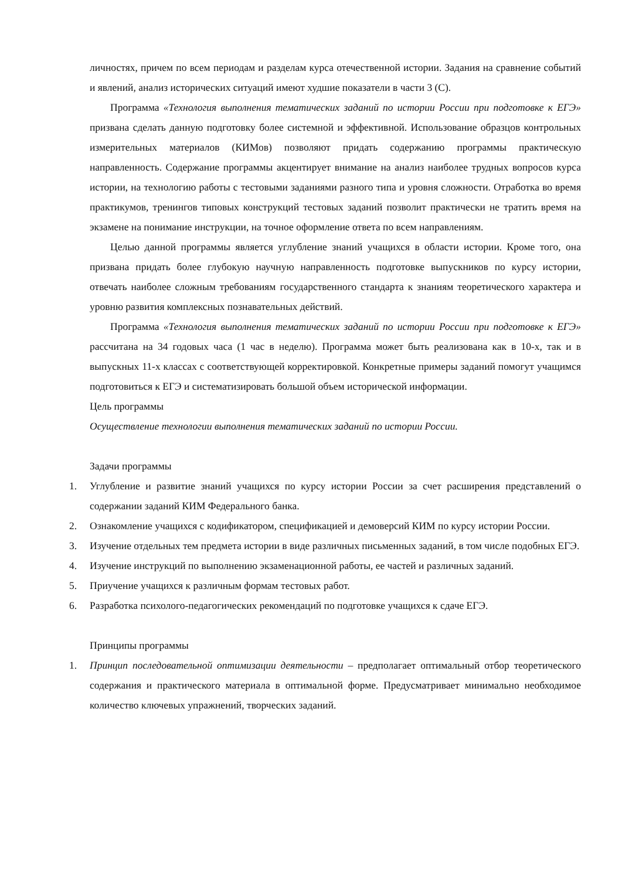личностях, причем по всем периодам и разделам курса отечественной истории. Задания на сравнение событий и явлений, анализ исторических ситуаций имеют худшие показатели в части 3 (С).
Программа «Технология выполнения тематических заданий по истории России при подготовке к ЕГЭ» призвана сделать данную подготовку более системной и эффективной. Использование образцов контрольных измерительных материалов (КИМов) позволяют придать содержанию программы практическую направленность. Содержание программы акцентирует внимание на анализ наиболее трудных вопросов курса истории, на технологию работы с тестовыми заданиями разного типа и уровня сложности. Отработка во время практикумов, тренингов типовых конструкций тестовых заданий позволит практически не тратить время на экзамене на понимание инструкции, на точное оформление ответа по всем направлениям.
Целью данной программы является углубление знаний учащихся в области истории. Кроме того, она призвана придать более глубокую научную направленность подготовке выпускников по курсу истории, отвечать наиболее сложным требованиям государственного стандарта к знаниям теоретического характера и уровню развития комплексных познавательных действий.
Программа «Технология выполнения тематических заданий по истории России при подготовке к ЕГЭ» рассчитана на 34 годовых часа (1 час в неделю). Программа может быть реализована как в 10-х, так и в выпускных 11-х классах с соответствующей корректировкой. Конкретные примеры заданий помогут учащимся подготовиться к ЕГЭ и систематизировать большой объем исторической информации.
Цель программы
Осуществление технологии выполнения тематических заданий по истории России.
Задачи программы
1. Углубление и развитие знаний учащихся по курсу истории России за счет расширения представлений о содержании заданий КИМ Федерального банка.
2. Ознакомление учащихся с кодификатором, спецификацией и демоверсий КИМ по курсу истории России.
3. Изучение отдельных тем предмета истории в виде различных письменных заданий, в том числе подобных ЕГЭ.
4. Изучение инструкций по выполнению экзаменационной работы, ее частей и различных заданий.
5. Приучение учащихся к различным формам тестовых работ.
6. Разработка психолого-педагогических рекомендаций по подготовке учащихся к сдаче ЕГЭ.
Принципы программы
1. Принцип последовательной оптимизации деятельности – предполагает оптимальный отбор теоретического содержания и практического материала в оптимальной форме. Предусматривает минимально необходимое количество ключевых упражнений, творческих заданий.